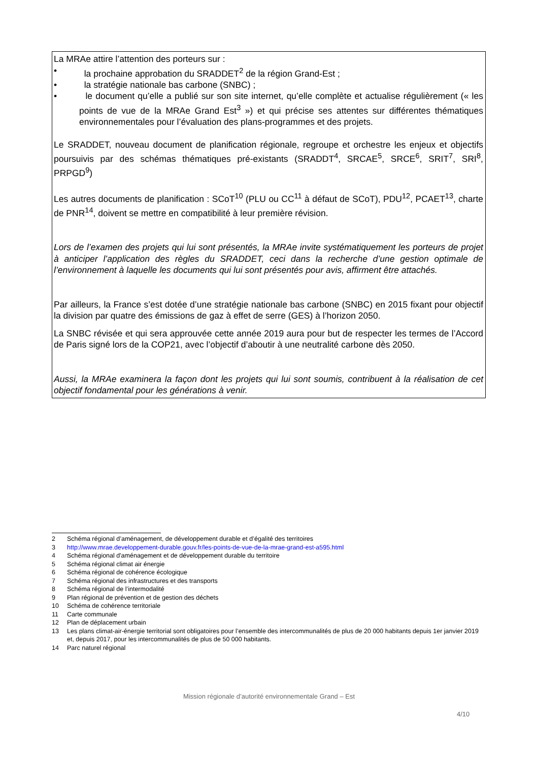La MRAe attire l’attention des porteurs sur :
• la prochaine approbation du SRADDET<sup>2</sup> de la région Grand-Est ;
• la stratégie nationale bas carbone (SNBC) ;
• le document qu’elle a publié sur son site internet, qu’elle complète et actualise régulièrement (« les points de vue de la MRAe Grand Est<sup>3</sup> ») et qui précise ses attentes sur différentes thématiques environnementales pour l’évaluation des plans-programmes et des projets.
Le SRADDET, nouveau document de planification régionale, regroupe et orchestre les enjeux et objectifs poursuivis par des schémas thématiques pré-existants (SRADDT<sup>4</sup>, SRCAE<sup>5</sup>, SRCE<sup>6</sup>, SRIT<sup>7</sup>, SRI<sup>8</sup>, PRPGD<sup>9</sup>)
Les autres documents de planification : SCoT<sup>10</sup> (PLU ou CC<sup>11</sup> à défaut de SCoT), PDU<sup>12</sup>, PCAET<sup>13</sup>, charte de PNR<sup>14</sup>, doivent se mettre en compatibilité à leur première révision.
Lors de l’examen des projets qui lui sont présentés, la MRAe invite systématiquement les porteurs de projet à anticiper l’application des règles du SRADDET, ceci dans la recherche d’une gestion optimale de l’environnement à laquelle les documents qui lui sont présentés pour avis, affirment être attachés.
Par ailleurs, la France s’est dotée d’une stratégie nationale bas carbone (SNBC) en 2015 fixant pour objectif la division par quatre des émissions de gaz à effet de serre (GES) à l’horizon 2050.
La SNBC révisée et qui sera approuvée cette année 2019 aura pour but de respecter les termes de l’Accord de Paris signé lors de la COP21, avec l’objectif d’aboutir à une neutralité carbone dès 2050.
Aussi, la MRAe examinera la façon dont les projets qui lui sont soumis, contribuent à la réalisation de cet objectif fondamental pour les générations à venir.
2 Schéma régional d’aménagement, de développement durable et d’égalité des territoires
3 http://www.mrae.developpement-durable.gouv.fr/les-points-de-vue-de-la-mrae-grand-est-a595.html
4 Schéma régional d'aménagement et de développement durable du territoire
5 Schéma régional climat air énergie
6 Schéma régional de cohérence écologique
7 Schéma régional des infrastructures et des transports
8 Schéma régional de l’intermodalité
9 Plan régional de prévention et de gestion des déchets
10 Schéma de cohérence territoriale
11 Carte communale
12 Plan de déplacement urbain
13 Les plans climat-air-énergie territorial sont obligatoires pour l’ensemble des intercommunalités de plus de 20 000 habitants depuis 1er janvier 2019 et, depuis 2017, pour les intercommunalités de plus de 50 000 habitants.
14 Parc naturel régional
Mission régionale d’autorité environnementale Grand – Est
4/10